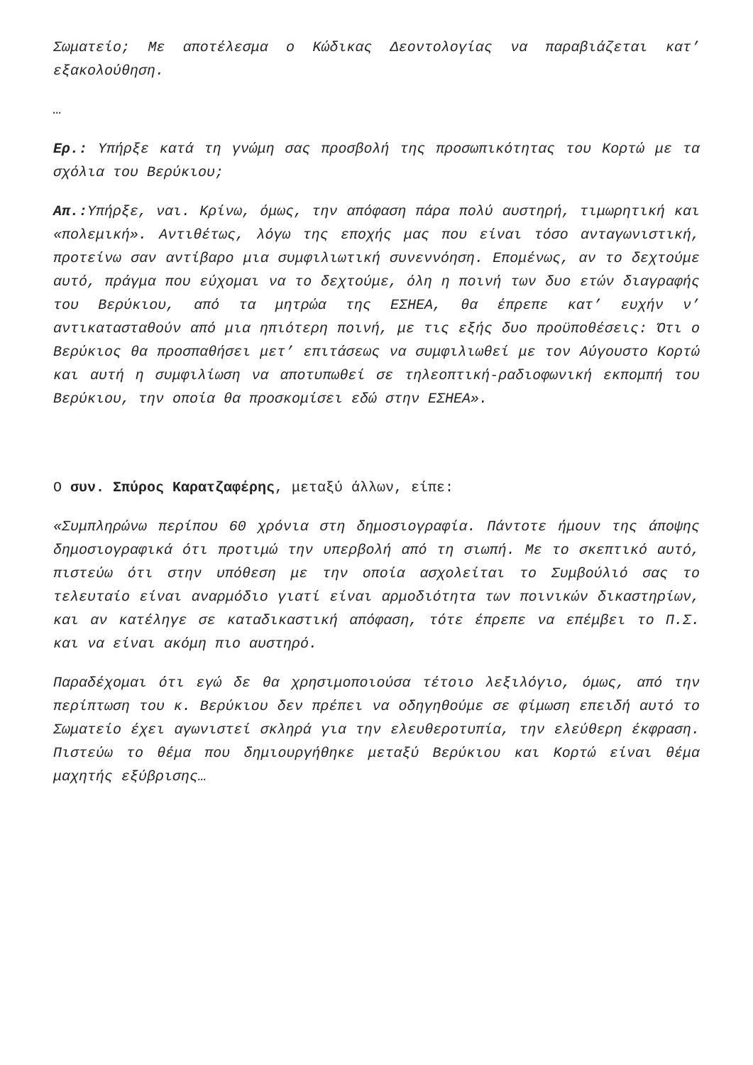Σωματείο; Με αποτέλεσμα ο Κώδικας Δεοντολογίας να παραβιάζεται κατ’ εξακολούθηση.
…
Ερ.: Υπήρξε κατά τη γνώμη σας προσβολή της προσωπικότητας του Κορτώ με τα σχόλια του Βερύκιου;
Απ.: Υπήρξε, ναι. Κρίνω, όμως, την απόφαση πάρα πολύ αυστηρή, τιμωρητική και «πολεμική». Αντιθέτως, λόγω της εποχής μας που είναι τόσο ανταγωνιστική, προτείνω σαν αντίβαρο μια συμφιλιωτική συνεννόηση. Επομένως, αν το δεχτούμε αυτό, πράγμα που εύχομαι να το δεχτούμε, όλη η ποινή των δυο ετών διαγραφής του Βερύκιου, από τα μητρώα της ΕΣΗΕΑ, θα έπρεπε κατ’ ευχήν ν’ αντικατασταθούν από μια ηπιότερη ποινή, με τις εξής δυο προϋποθέσεις: Ότι ο Βερύκιος θα προσπαθήσει μετ’ επιτάσεως να συμφιλιωθεί με τον Αύγουστο Κορτώ και αυτή η συμφιλίωση να αποτυπωθεί σε τηλεοπτική-ραδιοφωνική εκπομπή του Βερύκιου, την οποία θα προσκομίσει εδώ στην ΕΣΗΕΑ».
Ο συν. Σπύρος Καρατζαφέρης, μεταξύ άλλων, είπε:
«Συμπληρώνω περίπου 60 χρόνια στη δημοσιογραφία. Πάντοτε ήμουν της άποψης δημοσιογραφικά ότι προτιμώ την υπερβολή από τη σιωπή. Με το σκεπτικό αυτό, πιστεύω ότι στην υπόθεση με την οποία ασχολείται το Συμβούλιό σας το τελευταίο είναι αναρμόδιο γιατί είναι αρμοδιότητα των ποινικών δικαστηρίων, και αν κατέληγε σε καταδικαστική απόφαση, τότε έπρεπε να επέμβει το Π.Σ. και να είναι ακόμη πιο αυστηρό.
Παραδέχομαι ότι εγώ δε θα χρησιμοποιούσα τέτοιο λεξιλόγιο, όμως, από την περίπτωση του κ. Βερύκιου δεν πρέπει να οδηγηθούμε σε φίμωση επειδή αυτό το Σωματείο έχει αγωνιστεί σκληρά για την ελευθεροτυπία, την ελεύθερη έκφραση. Πιστεύω το θέμα που δημιουργήθηκε μεταξύ Βερύκιου και Κορτώ είναι θέμα μαχητής εξύβρισης…